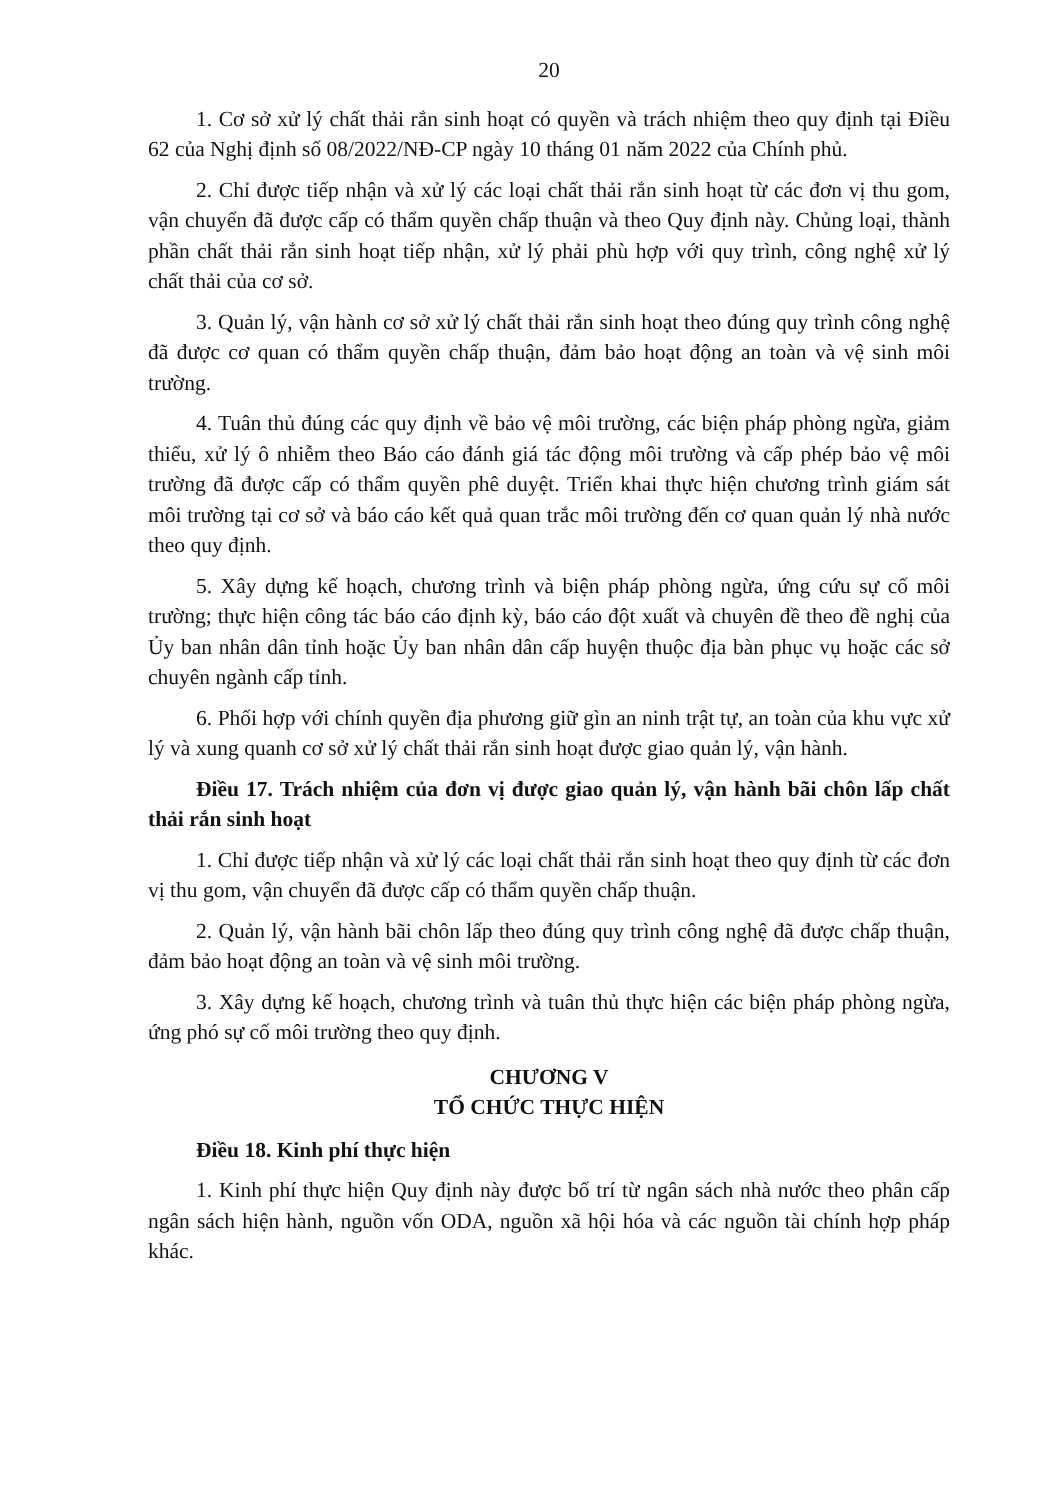20
1. Cơ sở xử lý chất thải rắn sinh hoạt có quyền và trách nhiệm theo quy định tại Điều 62 của Nghị định số 08/2022/NĐ-CP ngày 10 tháng 01 năm 2022 của Chính phủ.
2. Chỉ được tiếp nhận và xử lý các loại chất thải rắn sinh hoạt từ các đơn vị thu gom, vận chuyển đã được cấp có thẩm quyền chấp thuận và theo Quy định này. Chủng loại, thành phần chất thải rắn sinh hoạt tiếp nhận, xử lý phải phù hợp với quy trình, công nghệ xử lý chất thải của cơ sở.
3. Quản lý, vận hành cơ sở xử lý chất thải rắn sinh hoạt theo đúng quy trình công nghệ đã được cơ quan có thẩm quyền chấp thuận, đảm bảo hoạt động an toàn và vệ sinh môi trường.
4. Tuân thủ đúng các quy định về bảo vệ môi trường, các biện pháp phòng ngừa, giảm thiểu, xử lý ô nhiễm theo Báo cáo đánh giá tác động môi trường và cấp phép bảo vệ môi trường đã được cấp có thẩm quyền phê duyệt. Triển khai thực hiện chương trình giám sát môi trường tại cơ sở và báo cáo kết quả quan trắc môi trường đến cơ quan quản lý nhà nước theo quy định.
5. Xây dựng kế hoạch, chương trình và biện pháp phòng ngừa, ứng cứu sự cố môi trường; thực hiện công tác báo cáo định kỳ, báo cáo đột xuất và chuyên đề theo đề nghị của Ủy ban nhân dân tỉnh hoặc Ủy ban nhân dân cấp huyện thuộc địa bàn phục vụ hoặc các sở chuyên ngành cấp tỉnh.
6. Phối hợp với chính quyền địa phương giữ gìn an ninh trật tự, an toàn của khu vực xử lý và xung quanh cơ sở xử lý chất thải rắn sinh hoạt được giao quản lý, vận hành.
Điều 17. Trách nhiệm của đơn vị được giao quản lý, vận hành bãi chôn lấp chất thải rắn sinh hoạt
1. Chỉ được tiếp nhận và xử lý các loại chất thải rắn sinh hoạt theo quy định từ các đơn vị thu gom, vận chuyển đã được cấp có thẩm quyền chấp thuận.
2. Quản lý, vận hành bãi chôn lấp theo đúng quy trình công nghệ đã được chấp thuận, đảm bảo hoạt động an toàn và vệ sinh môi trường.
3. Xây dựng kế hoạch, chương trình và tuân thủ thực hiện các biện pháp phòng ngừa, ứng phó sự cố môi trường theo quy định.
CHƯƠNG V
TỔ CHỨC THỰC HIỆN
Điều 18. Kinh phí thực hiện
1. Kinh phí thực hiện Quy định này được bố trí từ ngân sách nhà nước theo phân cấp ngân sách hiện hành, nguồn vốn ODA, nguồn xã hội hóa và các nguồn tài chính hợp pháp khác.